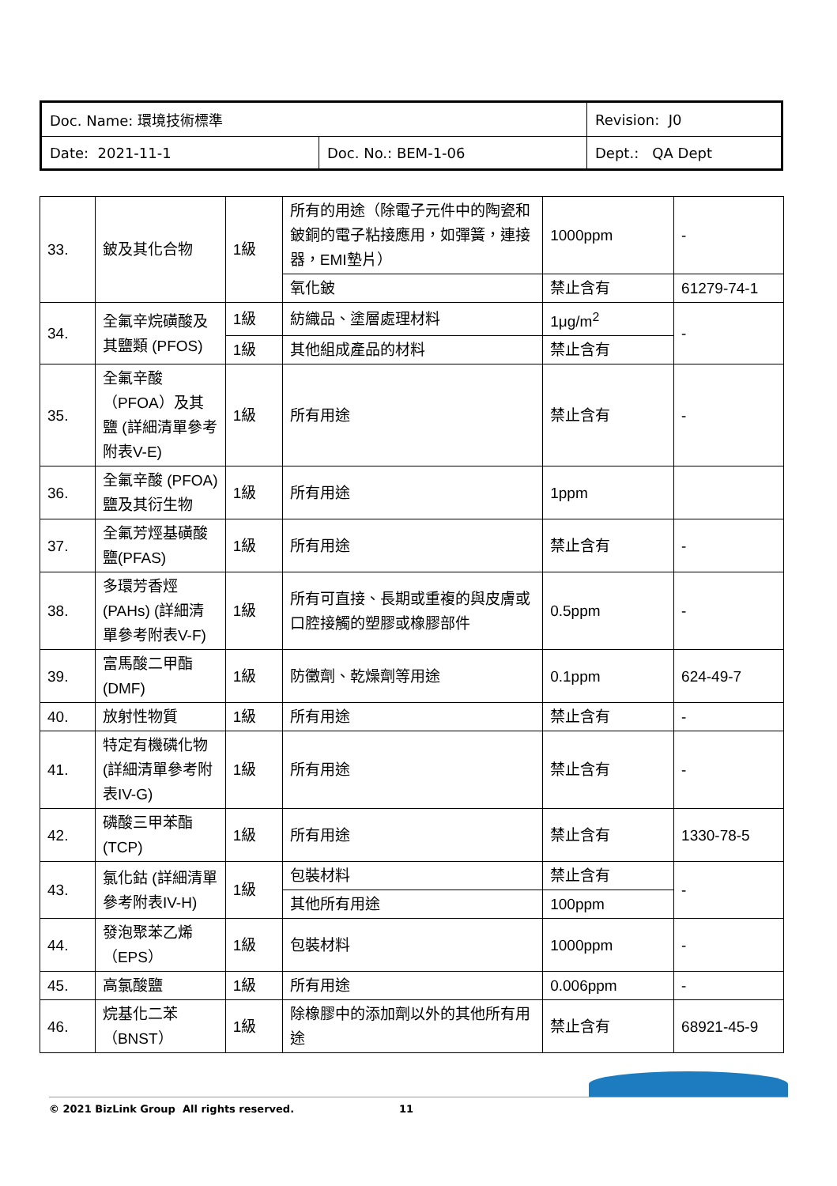| Doc. Name: 環境技術標準 | | Revision: J0 |
| Date: 2021-11-1 | Doc. No.: BEM-1-06 | Dept.: QA Dept |
| 33. | 鈹及其化合物 | 1級 | 所有的用途（除電子元件中的陶瓷和鈹銅的電子粘接應用，如彈簧，連接器，EMI墊片） | 1000ppm | - |
| | | | 氧化鈹 | 禁止含有 | 61279-74-1 |
| 34. | 全氟辛烷磺酸及其鹽類 (PFOS) | 1級 | 紡織品、塗層處理材料 | 1μg/m<sup>2</sup> | - |
| | | 1級 | 其他組成產品的材料 | 禁止含有 | |
| 35. | 全氟辛酸（PFOA）及其鹽 (詳細清單參考附表V-E) | 1級 | 所有用途 | 禁止含有 | - |
| 36. | 全氟辛酸 (PFOA)鹽及其衍生物 | 1級 | 所有用途 | 1ppm | |
| 37. | 全氟芳烴基磺酸鹽(PFAS) | 1級 | 所有用途 | 禁止含有 | - |
| 38. | 多環芳香烴 (PAHs) (詳細清單參考附表V-F) | 1級 | 所有可直接、長期或重複的與皮膚或口腔接觸的塑膠或橡膠部件 | 0.5ppm | - |
| 39. | 富馬酸二甲酯 (DMF) | 1級 | 防黴劑、乾燥劑等用途 | 0.1ppm | 624-49-7 |
| 40. | 放射性物質 | 1級 | 所有用途 | 禁止含有 | - |
| 41. | 特定有機磷化物(詳細清單參考附表IV-G) | 1級 | 所有用途 | 禁止含有 | - |
| 42. | 磷酸三甲苯酯 (TCP) | 1級 | 所有用途 | 禁止含有 | 1330-78-5 |
| 43. | 氯化鈷 (詳細清單參考附表IV-H) | 1級 | 包裝材料 | 禁止含有 | - |
| | | | 其他所有用途 | 100ppm | |
| 44. | 發泡聚苯乙烯（EPS） | 1級 | 包裝材料 | 1000ppm | - |
| 45. | 高氯酸鹽 | 1級 | 所有用途 | 0.006ppm | - |
| 46. | 烷基化二苯（BNST） | 1級 | 除橡膠中的添加劑以外的其他所有用途 | 禁止含有 | 68921-45-9 |
© 2021 BizLink Group All rights reserved.
11